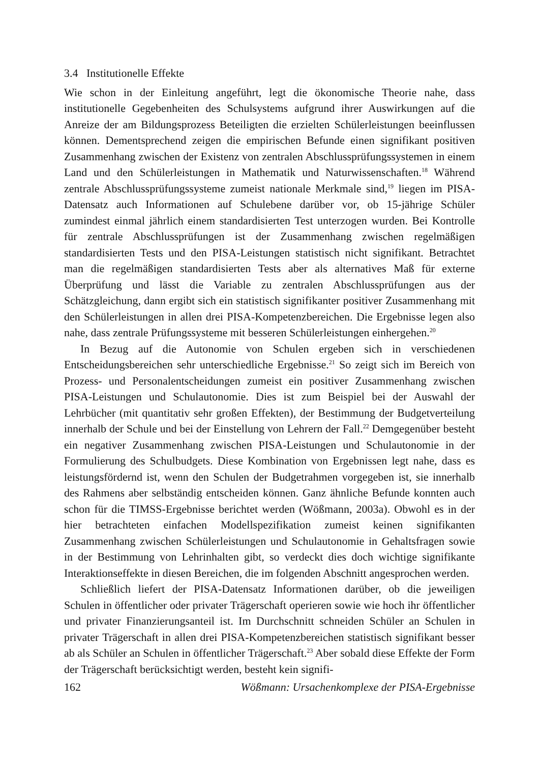3.4 Institutionelle Effekte
Wie schon in der Einleitung angeführt, legt die ökonomische Theorie nahe, dass institutionelle Gegebenheiten des Schulsystems aufgrund ihrer Auswirkungen auf die Anreize der am Bildungsprozess Beteiligten die erzielten Schülerleistungen beeinflussen können. Dementsprechend zeigen die empirischen Befunde einen signifikant positiven Zusammenhang zwischen der Existenz von zentralen Abschlussprüfungssystemen in einem Land und den Schülerleistungen in Mathematik und Naturwissenschaften.<sup>18</sup> Während zentrale Abschlussprüfungssysteme zumeist nationale Merkmale sind,<sup>19</sup> liegen im PISA-Datensatz auch Informationen auf Schulebene darüber vor, ob 15-jährige Schüler zumindest einmal jährlich einem standardisierten Test unterzogen wurden. Bei Kontrolle für zentrale Abschlussprüfungen ist der Zusammenhang zwischen regelmäßigen standardisierten Tests und den PISA-Leistungen statistisch nicht signifikant. Betrachtet man die regelmäßigen standardisierten Tests aber als alternatives Maß für externe Überprüfung und lässt die Variable zu zentralen Abschlussprüfungen aus der Schätzgleichung, dann ergibt sich ein statistisch signifikanter positiver Zusammenhang mit den Schülerleistungen in allen drei PISA-Kompetenzbereichen. Die Ergebnisse legen also nahe, dass zentrale Prüfungssysteme mit besseren Schülerleistungen einhergehen.<sup>20</sup>
In Bezug auf die Autonomie von Schulen ergeben sich in verschiedenen Entscheidungsbereichen sehr unterschiedliche Ergebnisse.<sup>21</sup> So zeigt sich im Bereich von Prozess- und Personalentscheidungen zumeist ein positiver Zusammenhang zwischen PISA-Leistungen und Schulautonomie. Dies ist zum Beispiel bei der Auswahl der Lehrbücher (mit quantitativ sehr großen Effekten), der Bestimmung der Budgetverteilung innerhalb der Schule und bei der Einstellung von Lehrern der Fall.<sup>22</sup> Demgegenüber besteht ein negativer Zusammenhang zwischen PISA-Leistungen und Schulautonomie in der Formulierung des Schulbudgets. Diese Kombination von Ergebnissen legt nahe, dass es leistungsfördernd ist, wenn den Schulen der Budgetrahmen vorgegeben ist, sie innerhalb des Rahmens aber selbständig entscheiden können. Ganz ähnliche Befunde konnten auch schon für die TIMSS-Ergebnisse berichtet werden (Wößmann, 2003a). Obwohl es in der hier betrachteten einfachen Modellspezifikation zumeist keinen signifikanten Zusammenhang zwischen Schülerleistungen und Schulautonomie in Gehaltsfragen sowie in der Bestimmung von Lehrinhalten gibt, so verdeckt dies doch wichtige signifikante Interaktionseffekte in diesen Bereichen, die im folgenden Abschnitt angesprochen werden.
Schließlich liefert der PISA-Datensatz Informationen darüber, ob die jeweiligen Schulen in öffentlicher oder privater Trägerschaft operieren sowie wie hoch ihr öffentlicher und privater Finanzierungsanteil ist. Im Durchschnitt schneiden Schüler an Schulen in privater Trägerschaft in allen drei PISA-Kompetenzbereichen statistisch signifikant besser ab als Schüler an Schulen in öffentlicher Trägerschaft.<sup>23</sup> Aber sobald diese Effekte der Form der Trägerschaft berücksichtigt werden, besteht kein signifi-
162 Wößmann: Ursachenkomplexe der PISA-Ergebnisse